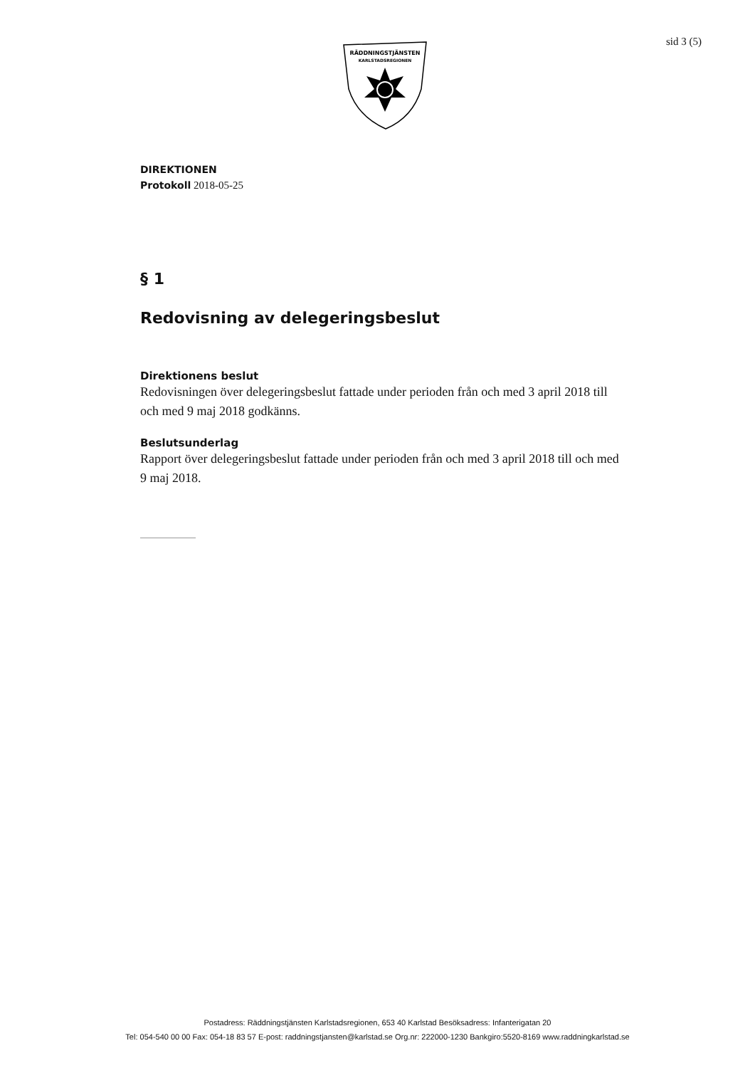RÄDDNINGSTJÄNSTEN
KARLSTADSREGIONEN
sid 3 (5)
DIREKTIONEN
Protokoll 2018-05-25
§ 1
Redovisning av delegeringsbeslut
Direktionens beslut
Redovisningen över delegeringsbeslut fattade under perioden från och med 3 april 2018 till och med 9 maj 2018 godkänns.
Beslutsunderlag
Rapport över delegeringsbeslut fattade under perioden från och med 3 april 2018 till och med 9 maj 2018.
Postadress: Räddningstjänsten Karlstadsregionen, 653 40 Karlstad Besöksadress: Infanterigatan 20
Tel: 054-540 00 00 Fax: 054-18 83 57 E-post: raddningstjansten@karlstad.se Org.nr: 222000-1230 Bankgiro:5520-8169 www.raddningkarlstad.se